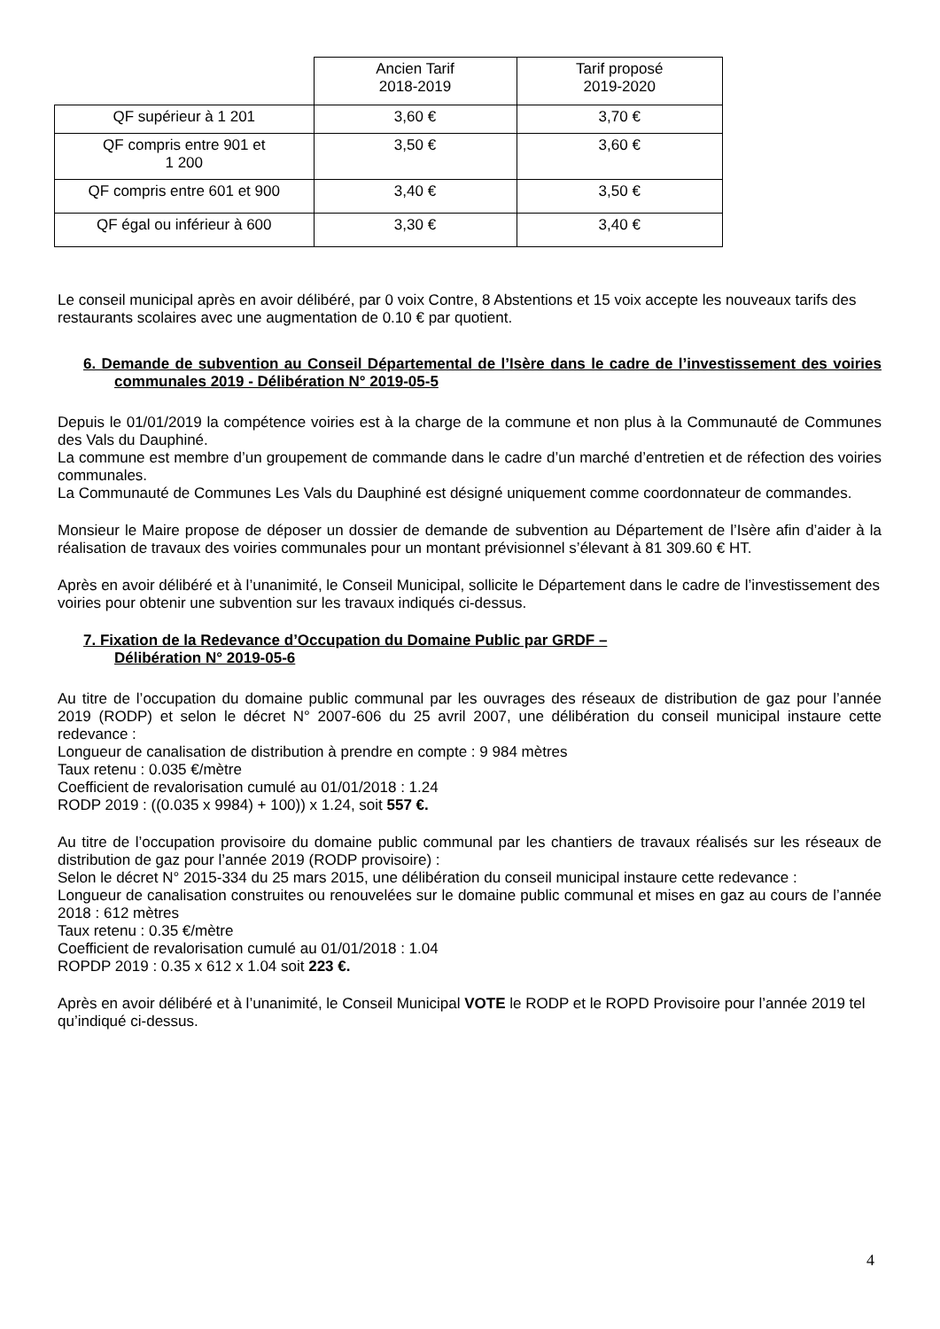| | Ancien Tarif 2018-2019 | Tarif proposé 2019-2020 |
| QF supérieur à 1 201 | 3,60 € | 3,70 € |
| QF compris entre 901 et 1 200 | 3,50 € | 3,60 € |
| QF compris entre 601 et 900 | 3,40 € | 3,50 € |
| QF égal ou inférieur à 600 | 3,30 € | 3,40 € |
Le conseil municipal après en avoir délibéré, par 0 voix Contre, 8 Abstentions et 15 voix accepte les nouveaux tarifs des restaurants scolaires avec une augmentation de 0.10 € par quotient.
6. Demande de subvention au Conseil Départemental de l’Isère dans le cadre de l’investissement des voiries communales 2019 - Délibération N° 2019-05-5
Depuis le 01/01/2019 la compétence voiries est à la charge de la commune et non plus à la Communauté de Communes des Vals du Dauphiné.
La commune est membre d’un groupement de commande dans le cadre d’un marché d’entretien et de réfection des voiries communales.
La Communauté de Communes Les Vals du Dauphiné est désigné uniquement comme coordonnateur de commandes.
Monsieur le Maire propose de déposer un dossier de demande de subvention au Département de l’Isère afin d’aider à la réalisation de travaux des voiries communales pour un montant prévisionnel s’élevant à 81 309.60 € HT.
Après en avoir délibéré et à l’unanimité, le Conseil Municipal, sollicite le Département dans le cadre de l’investissement des voiries pour obtenir une subvention sur les travaux indiqués ci-dessus.
7. Fixation de la Redevance d’Occupation du Domaine Public par GRDF –
Délibération N° 2019-05-6
Au titre de l’occupation du domaine public communal par les ouvrages des réseaux de distribution de gaz pour l’année 2019 (RODP) et selon le décret N° 2007-606 du 25 avril 2007, une délibération du conseil municipal instaure cette redevance :
Longueur de canalisation de distribution à prendre en compte : 9 984 mètres
Taux retenu : 0.035 €/mètre
Coefficient de revalorisation cumulé au 01/01/2018 : 1.24
RODP 2019 : ((0.035 x 9984) + 100)) x 1.24, soit 557 €.
Au titre de l’occupation provisoire du domaine public communal par les chantiers de travaux réalisés sur les réseaux de distribution de gaz pour l’année 2019 (RODP provisoire) :
Selon le décret N° 2015-334 du 25 mars 2015, une délibération du conseil municipal instaure cette redevance :
Longueur de canalisation construites ou renouvelées sur le domaine public communal et mises en gaz au cours de l’année 2018 : 612 mètres
Taux retenu : 0.35 €/mètre
Coefficient de revalorisation cumulé au 01/01/2018 : 1.04
ROPDP 2019 : 0.35 x 612 x 1.04 soit 223 €.
Après en avoir délibéré et à l’unanimité, le Conseil Municipal VOTE le RODP et le ROPD Provisoire pour l’année 2019 tel qu’indiqué ci-dessus.
4